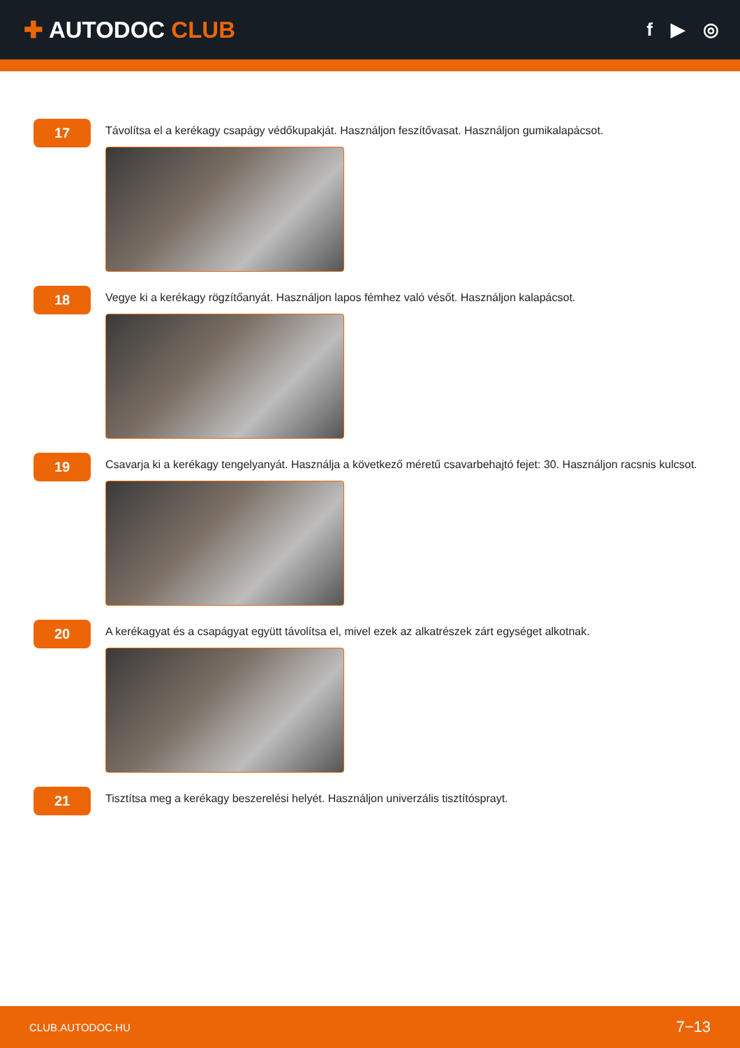✚ AUTODOC CLUB
f ▶ ◎
17
Távolítsa el a kerékagy csapágy védőkupakját. Használjon feszítővasat. Használjon gumikalapácsot.
18
Vegye ki a kerékagy rögzítőanyát. Használjon lapos fémhez való vésőt. Használjon kalapácsot.
19
Csavarja ki a kerékagy tengelyanyát. Használja a következő méretű csavarbehajtó fejet: 30. Használjon racsnis kulcsot.
20
A kerékagyat és a csapágyat együtt távolítsa el, mivel ezek az alkatrészek zárt egységet alkotnak.
21
Tisztítsa meg a kerékagy beszerelési helyét. Használjon univerzális tisztítósprayt.
CLUB.AUTODOC.HU 7−13